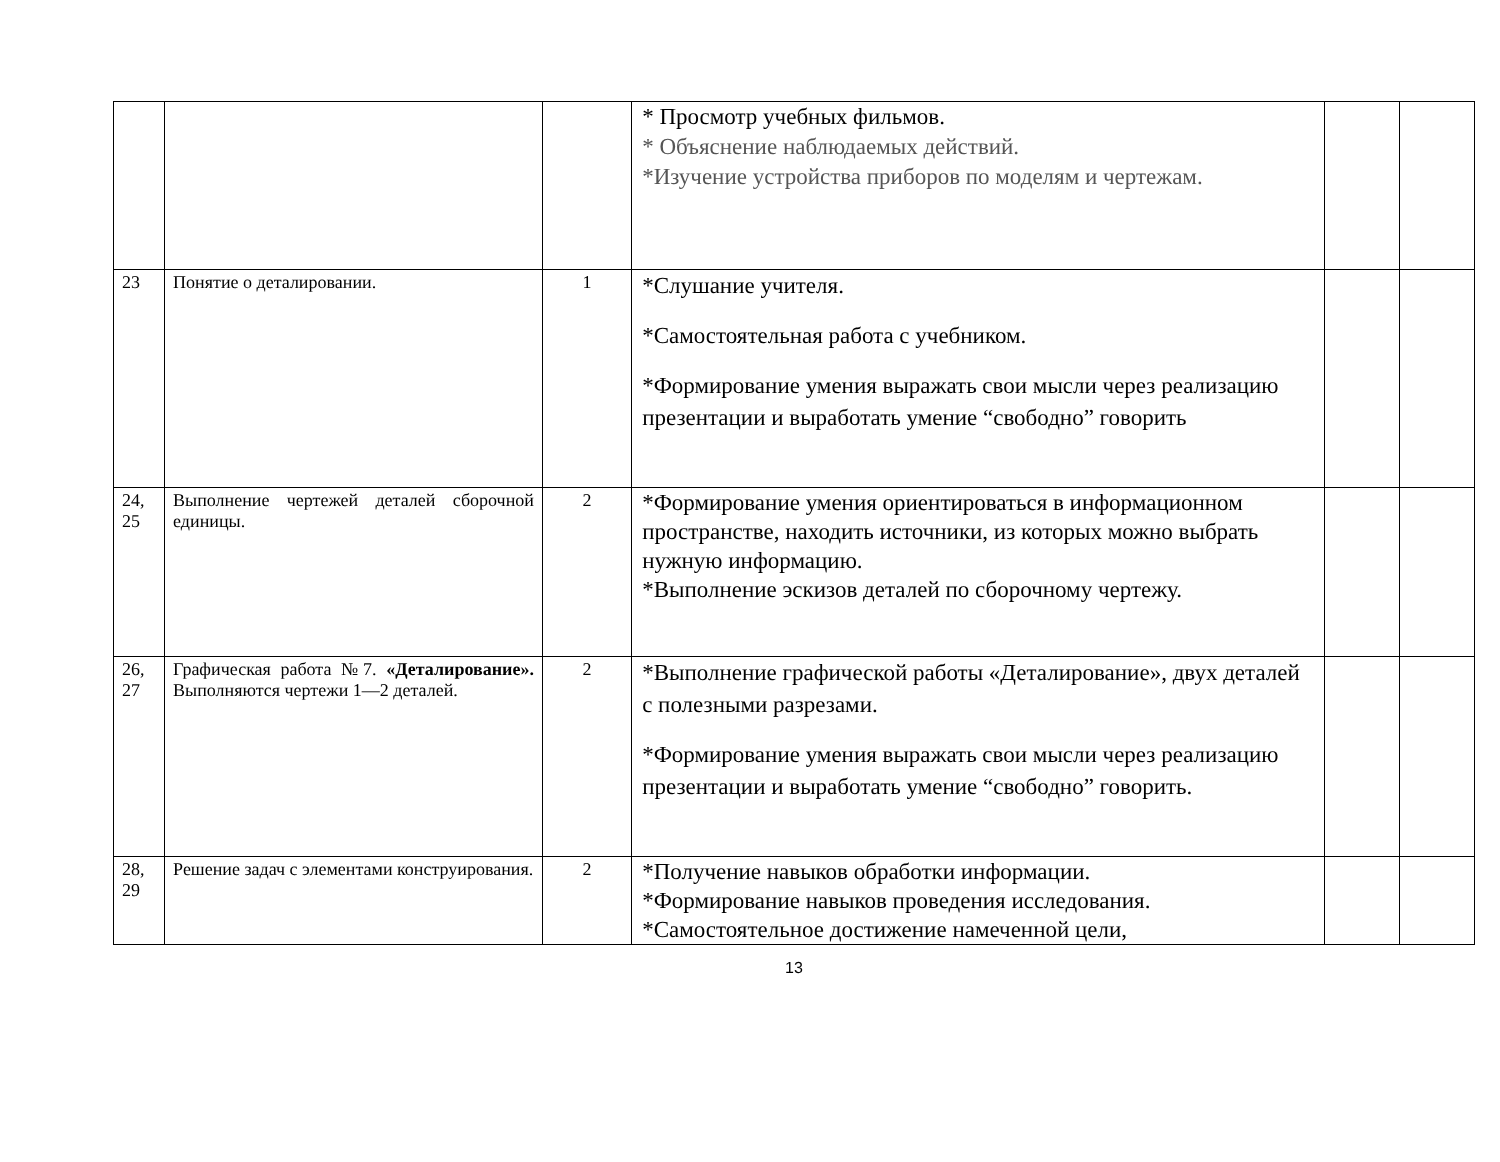| | | | * Просмотр учебных фильмов. * Объяснение наблюдаемых действий. *Изучение устройства приборов по моделям и чертежам. | | |
| 23 | Понятие о деталировании. | 1 | *Слушание учителя. *Самостоятельная работа с учебником. *Формирование умения выражать свои мысли через реализацию презентации и выработать умение “свободно” говорить | | |
| 24, 25 | Выполнение чертежей деталей сборочной единицы. | 2 | *Формирование умения ориентироваться в информационном пространстве, находить источники, из которых можно выбрать нужную информацию. *Выполнение эскизов деталей по сборочному чертежу. | | |
| 26, 27 | Графическая работа №7. «Деталирование». Выполняются чертежи 1—2 деталей. | 2 | *Выполнение графической работы «Деталирование», двух деталей с полезными разрезами. *Формирование умения выражать свои мысли через реализацию презентации и выработать умение “свободно” говорить. | | |
| 28, 29 | Решение задач с элементами конструирования. | 2 | *Получение навыков обработки информации. *Формирование навыков проведения исследования. *Самостоятельное достижение намеченной цели, | | |
13